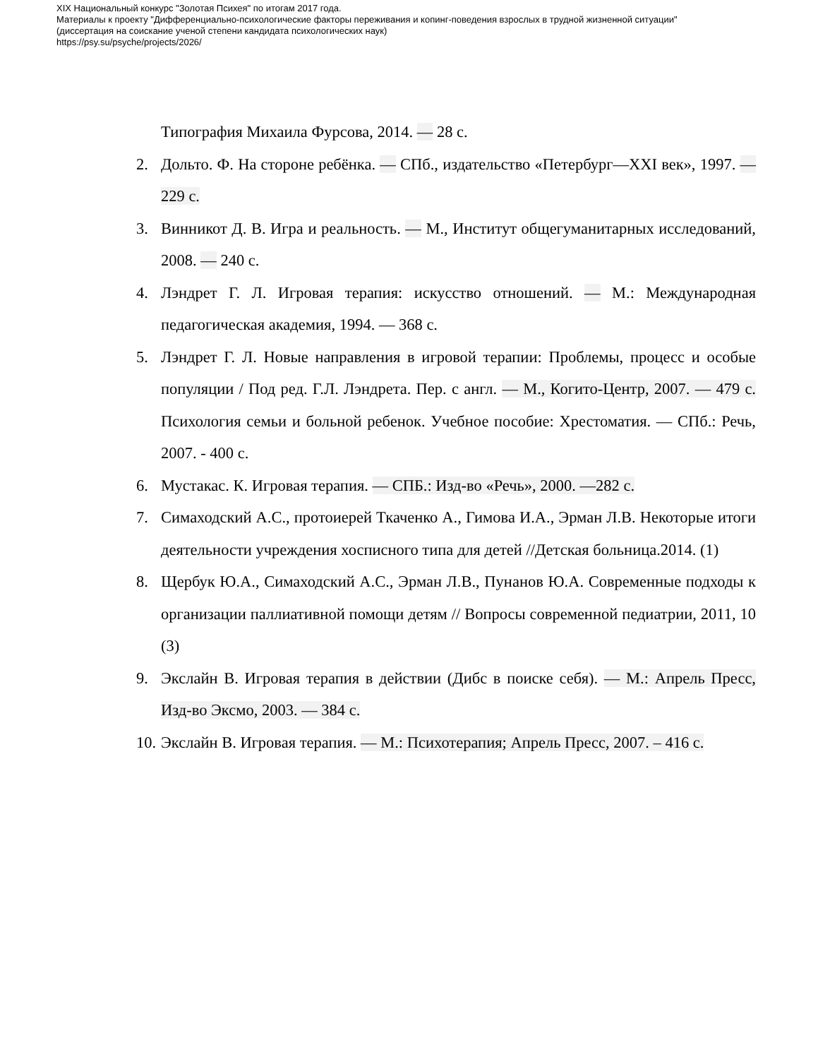XIX Национальный конкурс "Золотая Психея" по итогам 2017 года.
Материалы к проекту "Дифференциально-психологические факторы переживания и копинг-поведения взрослых в трудной жизненной ситуации"
(диссертация на соискание ученой степени кандидата психологических наук)
https://psy.su/psyche/projects/2026/
Типография Михаила Фурсова, 2014. — 28 с.
2. Дольто. Ф. На стороне ребёнка. — СПб., издательство «Петербург—XXI век», 1997. — 229 с.
3. Винникот Д. В. Игра и реальность. — М., Институт общегуманитарных исследований, 2008. — 240 с.
4. Лэндрет Г. Л. Игровая терапия: искусство отношений. — М.: Международная педагогическая академия, 1994. — 368 с.
5. Лэндрет Г. Л. Новые направления в игровой терапии: Проблемы, процесс и особые популяции / Под ред. Г.Л. Лэндрета. Пер. с англ. — М., Когито-Центр, 2007. — 479 с. Психология семьи и больной ребенок. Учебное пособие: Хрестоматия. — СПб.: Речь, 2007. - 400 с.
6. Мустакас. К. Игровая терапия. — СПБ.: Изд-во «Речь», 2000. —282 с.
7. Симаходский А.С., протоиерей Ткаченко А., Гимова И.А., Эрман Л.В. Некоторые итоги деятельности учреждения хосписного типа для детей //Детская больница.2014. (1)
8. Щербук Ю.А., Симаходский А.С., Эрман Л.В., Пунанов Ю.А. Современные подходы к организации паллиативной помощи детям // Вопросы современной педиатрии, 2011, 10 (3)
9. Экслайн В. Игровая терапия в действии (Дибс в поиске себя). — М.: Апрель Пресс, Изд-во Эксмо, 2003. — 384 с.
10. Экслайн В. Игровая терапия. — М.: Психотерапия; Апрель Пресс, 2007. – 416 с.